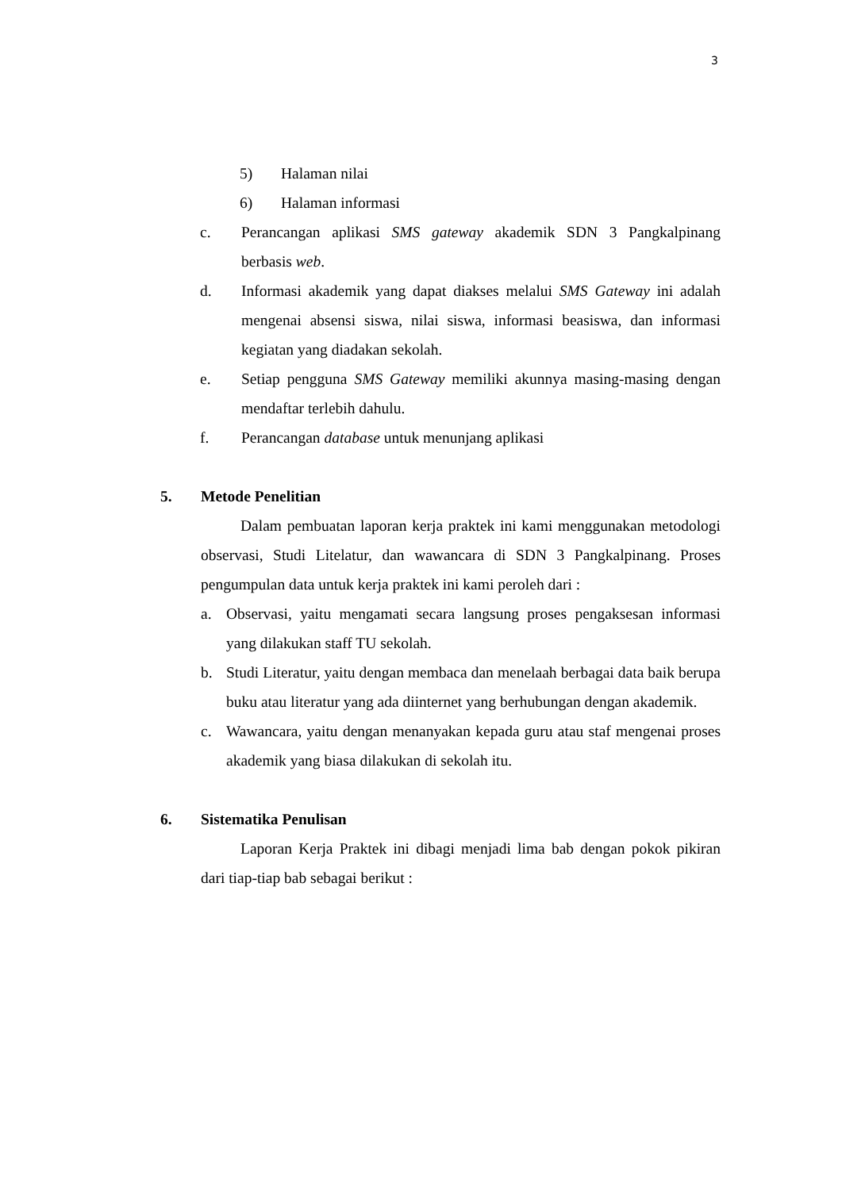3
5) Halaman nilai
6) Halaman informasi
c. Perancangan aplikasi SMS gateway akademik SDN 3 Pangkalpinang berbasis web.
d. Informasi akademik yang dapat diakses melalui SMS Gateway ini adalah mengenai absensi siswa, nilai siswa, informasi beasiswa, dan informasi kegiatan yang diadakan sekolah.
e. Setiap pengguna SMS Gateway memiliki akunnya masing-masing dengan mendaftar terlebih dahulu.
f. Perancangan database untuk menunjang aplikasi
5. Metode Penelitian
Dalam pembuatan laporan kerja praktek ini kami menggunakan metodologi observasi, Studi Litelatur, dan wawancara di SDN 3 Pangkalpinang. Proses pengumpulan data untuk kerja praktek ini kami peroleh dari :
a. Observasi, yaitu mengamati secara langsung proses pengaksesan informasi yang dilakukan staff TU sekolah.
b. Studi Literatur, yaitu dengan membaca dan menelaah berbagai data baik berupa buku atau literatur yang ada diinternet yang berhubungan dengan akademik.
c. Wawancara, yaitu dengan menanyakan kepada guru atau staf mengenai proses akademik yang biasa dilakukan di sekolah itu.
6. Sistematika Penulisan
Laporan Kerja Praktek ini dibagi menjadi lima bab dengan pokok pikiran dari tiap-tiap bab sebagai berikut :